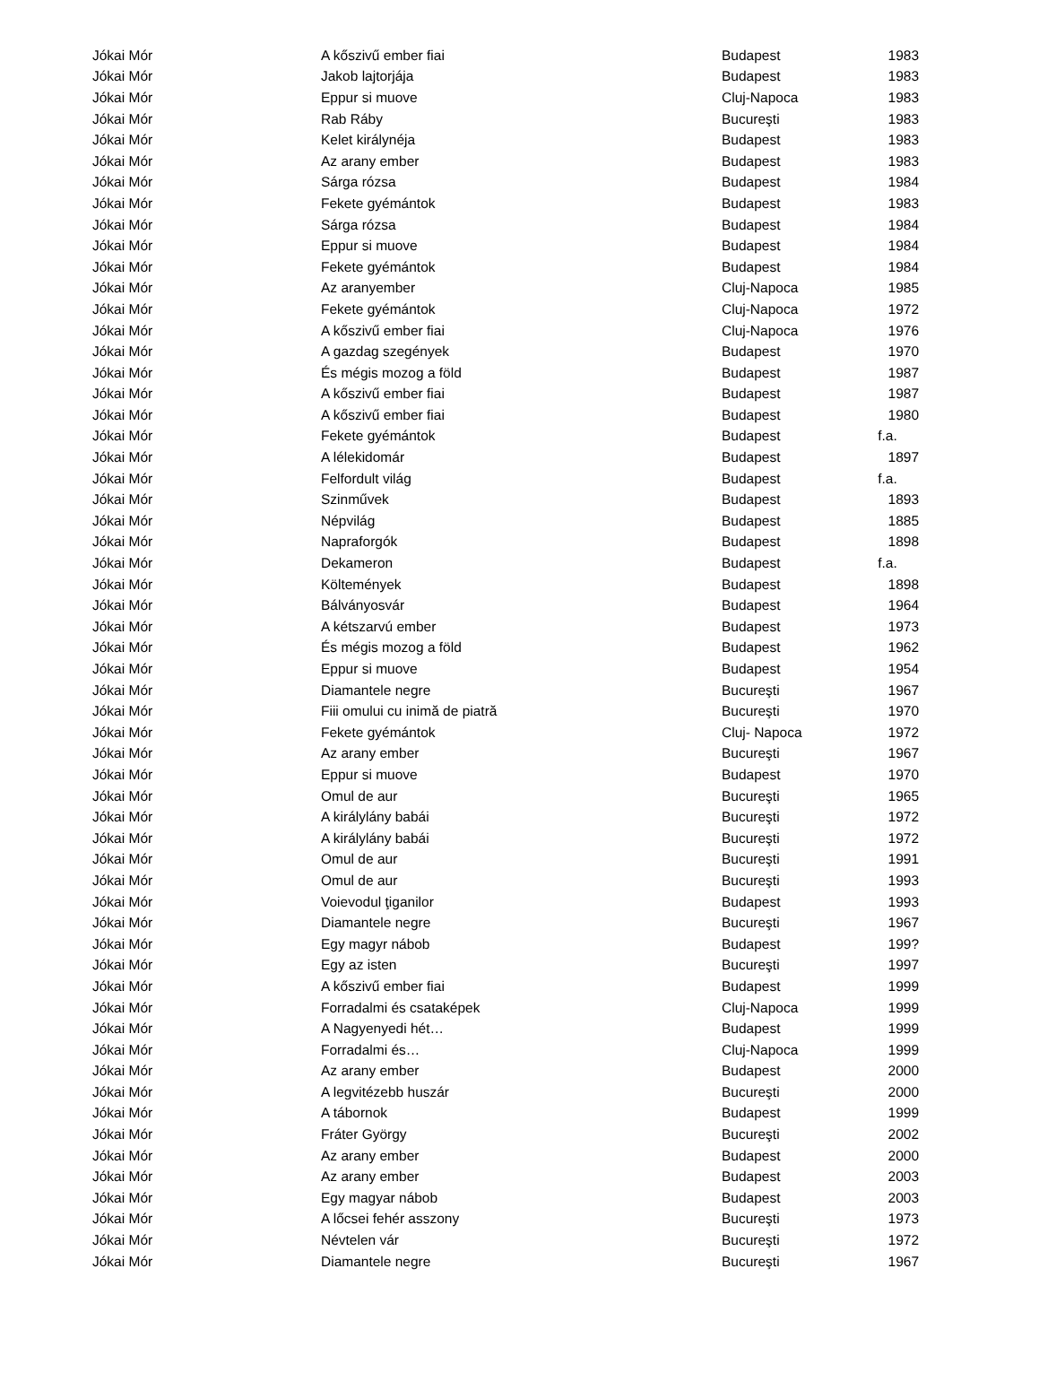| Jókai Mór | A kőszivű ember fiai | Budapest | 1983 |
| Jókai Mór | Jakob lajtorjája | Budapest | 1983 |
| Jókai Mór | Eppur si muove | Cluj-Napoca | 1983 |
| Jókai Mór | Rab Ráby | Bucureşti | 1983 |
| Jókai Mór | Kelet királynéja | Budapest | 1983 |
| Jókai Mór | Az arany ember | Budapest | 1983 |
| Jókai Mór | Sárga rózsa | Budapest | 1984 |
| Jókai Mór | Fekete gyémántok | Budapest | 1983 |
| Jókai Mór | Sárga rózsa | Budapest | 1984 |
| Jókai Mór | Eppur si muove | Budapest | 1984 |
| Jókai Mór | Fekete gyémántok | Budapest | 1984 |
| Jókai Mór | Az aranyember | Cluj-Napoca | 1985 |
| Jókai Mór | Fekete gyémántok | Cluj-Napoca | 1972 |
| Jókai Mór | A kőszivű ember fiai | Cluj-Napoca | 1976 |
| Jókai Mór | A gazdag szegények | Budapest | 1970 |
| Jókai Mór | És mégis mozog a föld | Budapest | 1987 |
| Jókai Mór | A kőszivű ember fiai | Budapest | 1987 |
| Jókai Mór | A kőszivű ember fiai | Budapest | 1980 |
| Jókai Mór | Fekete gyémántok | Budapest | f.a. |
| Jókai Mór | A lélekidomár | Budapest | 1897 |
| Jókai Mór | Felfordult világ | Budapest | f.a. |
| Jókai Mór | Szinművek | Budapest | 1893 |
| Jókai Mór | Népvilág | Budapest | 1885 |
| Jókai Mór | Napraforgók | Budapest | 1898 |
| Jókai Mór | Dekameron | Budapest | f.a. |
| Jókai Mór | Költemények | Budapest | 1898 |
| Jókai Mór | Bálványosvár | Budapest | 1964 |
| Jókai Mór | A kétszarvú ember | Budapest | 1973 |
| Jókai Mór | És mégis mozog a föld | Budapest | 1962 |
| Jókai Mór | Eppur si muove | Budapest | 1954 |
| Jókai Mór | Diamantele negre | Bucureşti | 1967 |
| Jókai Mór | Fiii omului cu inimă de piatră | Bucureşti | 1970 |
| Jókai Mór | Fekete gyémántok | Cluj- Napoca | 1972 |
| Jókai Mór | Az arany ember | Bucureşti | 1967 |
| Jókai Mór | Eppur si muove | Budapest | 1970 |
| Jókai Mór | Omul de aur | Bucureşti | 1965 |
| Jókai Mór | A királylány babái | Bucureşti | 1972 |
| Jókai Mór | A királylány babái | Bucureşti | 1972 |
| Jókai Mór | Omul de aur | Bucureşti | 1991 |
| Jókai Mór | Omul de aur | Bucureşti | 1993 |
| Jókai Mór | Voievodul ţiganilor | Budapest | 1993 |
| Jókai Mór | Diamantele negre | Bucureşti | 1967 |
| Jókai Mór | Egy magyr nábob | Budapest | 199? |
| Jókai Mór | Egy az isten | Bucureşti | 1997 |
| Jókai Mór | A kőszivű ember fiai | Budapest | 1999 |
| Jókai Mór | Forradalmi és csataképek | Cluj-Napoca | 1999 |
| Jókai Mór | A Nagyenyedi hét… | Budapest | 1999 |
| Jókai Mór | Forradalmi és… | Cluj-Napoca | 1999 |
| Jókai Mór | Az arany ember | Budapest | 2000 |
| Jókai Mór | A legvitézebb huszár | Bucureşti | 2000 |
| Jókai Mór | A tábornok | Budapest | 1999 |
| Jókai Mór | Fráter György | Bucureşti | 2002 |
| Jókai Mór | Az arany ember | Budapest | 2000 |
| Jókai Mór | Az arany ember | Budapest | 2003 |
| Jókai Mór | Egy magyar nábob | Budapest | 2003 |
| Jókai Mór | A lőcsei fehér asszony | Bucureşti | 1973 |
| Jókai Mór | Névtelen vár | Bucureşti | 1972 |
| Jókai Mór | Diamantele negre | Bucureşti | 1967 |